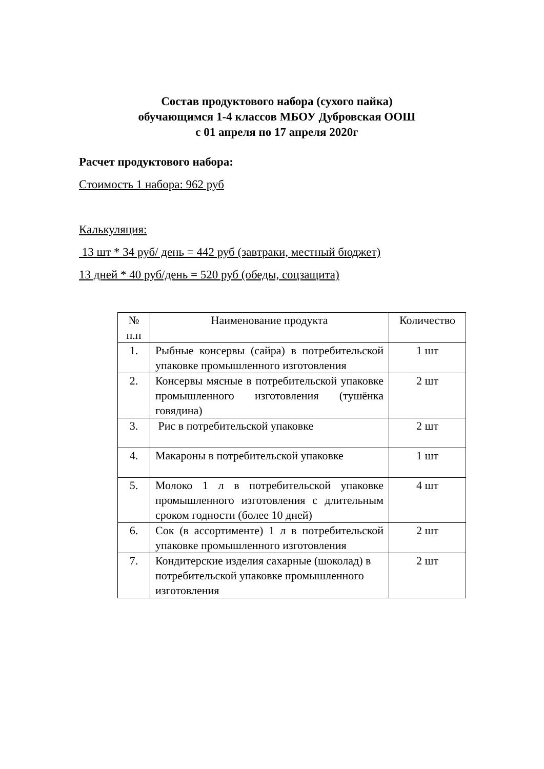Состав продуктового набора (сухого пайка)
обучающимся 1-4 классов МБОУ Дубровская ООШ
с 01 апреля по 17 апреля 2020г
Расчет продуктового набора:
Стоимость 1 набора: 962 руб
Калькуляция:
13 шт * 34 руб/ день = 442 руб (завтраки, местный бюджет)
13 дней * 40 руб/день = 520 руб (обеды, соцзащита)
| № п.п | Наименование продукта | Количество |
| --- | --- | --- |
| 1. | Рыбные консервы (сайра) в потребительской упаковке промышленного изготовления | 1 шт |
| 2. | Консервы мясные в потребительской упаковке промышленного изготовления (тушёнка говядина) | 2 шт |
| 3. | Рис в потребительской упаковке | 2 шт |
| 4. | Макароны в потребительской упаковке | 1 шт |
| 5. | Молоко 1 л в потребительской упаковке промышленного изготовления с длительным сроком годности (более 10 дней) | 4 шт |
| 6. | Сок (в ассортименте) 1 л в потребительской упаковке промышленного изготовления | 2 шт |
| 7. | Кондитерские изделия сахарные (шоколад) в потребительской упаковке промышленного изготовления | 2 шт |